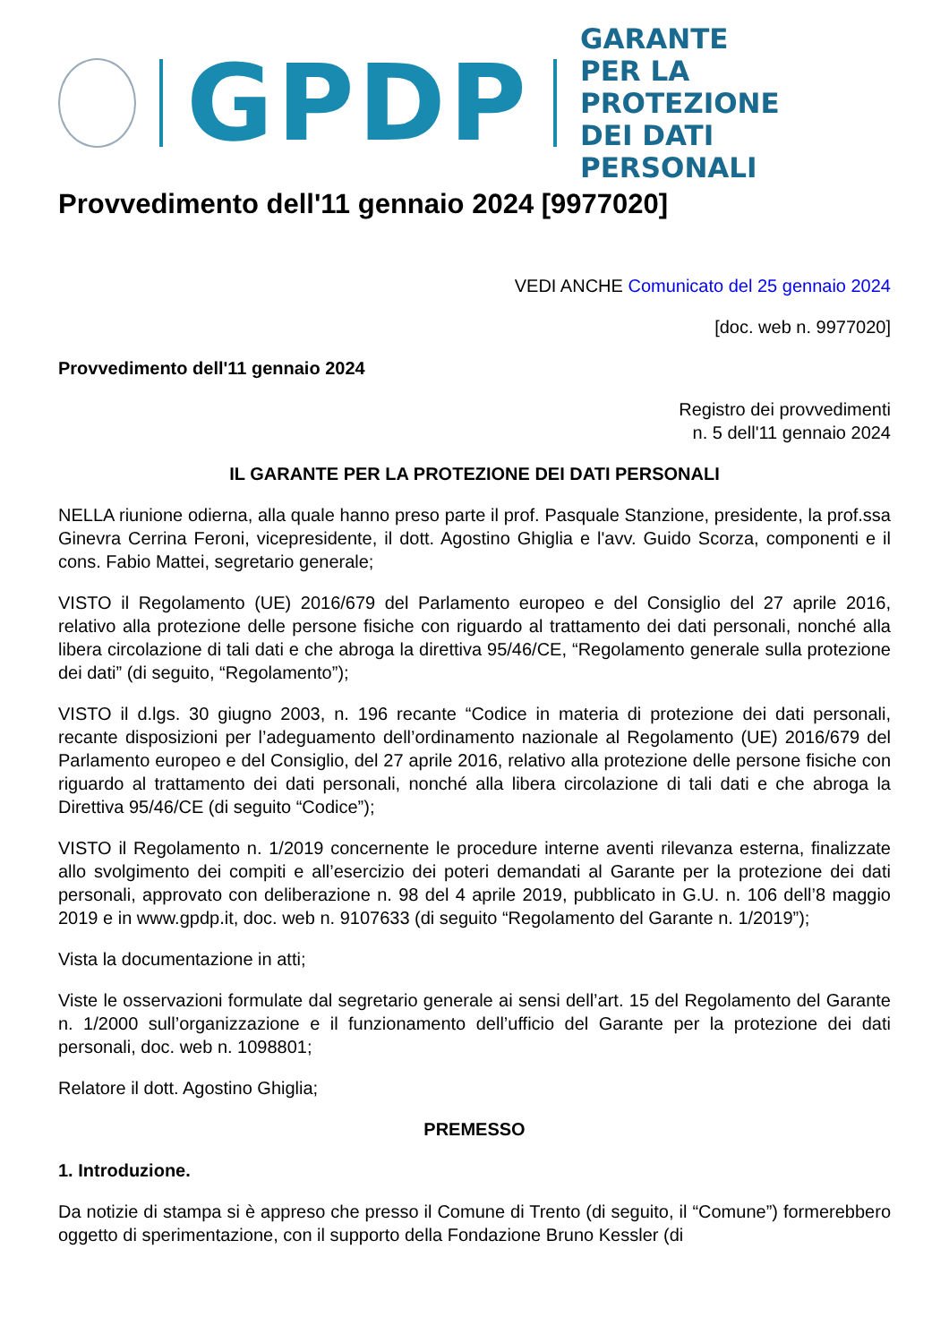GPDP
GARANTE
PER LA PROTEZIONE
DEI DATI PERSONALI
Provvedimento dell'11 gennaio 2024 [9977020]
VEDI ANCHE Comunicato del 25 gennaio 2024
[doc. web n. 9977020]
Provvedimento dell'11 gennaio 2024
Registro dei provvedimenti
n. 5 dell'11 gennaio 2024
IL GARANTE PER LA PROTEZIONE DEI DATI PERSONALI
NELLA riunione odierna, alla quale hanno preso parte il prof. Pasquale Stanzione, presidente, la prof.ssa Ginevra Cerrina Feroni, vicepresidente, il dott. Agostino Ghiglia e l'avv. Guido Scorza, componenti e il cons. Fabio Mattei, segretario generale;
VISTO il Regolamento (UE) 2016/679 del Parlamento europeo e del Consiglio del 27 aprile 2016, relativo alla protezione delle persone fisiche con riguardo al trattamento dei dati personali, nonché alla libera circolazione di tali dati e che abroga la direttiva 95/46/CE, “Regolamento generale sulla protezione dei dati” (di seguito, “Regolamento”);
VISTO il d.lgs. 30 giugno 2003, n. 196 recante “Codice in materia di protezione dei dati personali, recante disposizioni per l’adeguamento dell’ordinamento nazionale al Regolamento (UE) 2016/679 del Parlamento europeo e del Consiglio, del 27 aprile 2016, relativo alla protezione delle persone fisiche con riguardo al trattamento dei dati personali, nonché alla libera circolazione di tali dati e che abroga la Direttiva 95/46/CE (di seguito “Codice”);
VISTO il Regolamento n. 1/2019 concernente le procedure interne aventi rilevanza esterna, finalizzate allo svolgimento dei compiti e all’esercizio dei poteri demandati al Garante per la protezione dei dati personali, approvato con deliberazione n. 98 del 4 aprile 2019, pubblicato in G.U. n. 106 dell’8 maggio 2019 e in www.gpdp.it, doc. web n. 9107633 (di seguito “Regolamento del Garante n. 1/2019”);
Vista la documentazione in atti;
Viste le osservazioni formulate dal segretario generale ai sensi dell’art. 15 del Regolamento del Garante n. 1/2000 sull’organizzazione e il funzionamento dell’ufficio del Garante per la protezione dei dati personali, doc. web n. 1098801;
Relatore il dott. Agostino Ghiglia;
PREMESSO
1. Introduzione.
Da notizie di stampa si è appreso che presso il Comune di Trento (di seguito, il “Comune”) formerebbero oggetto di sperimentazione, con il supporto della Fondazione Bruno Kessler (di